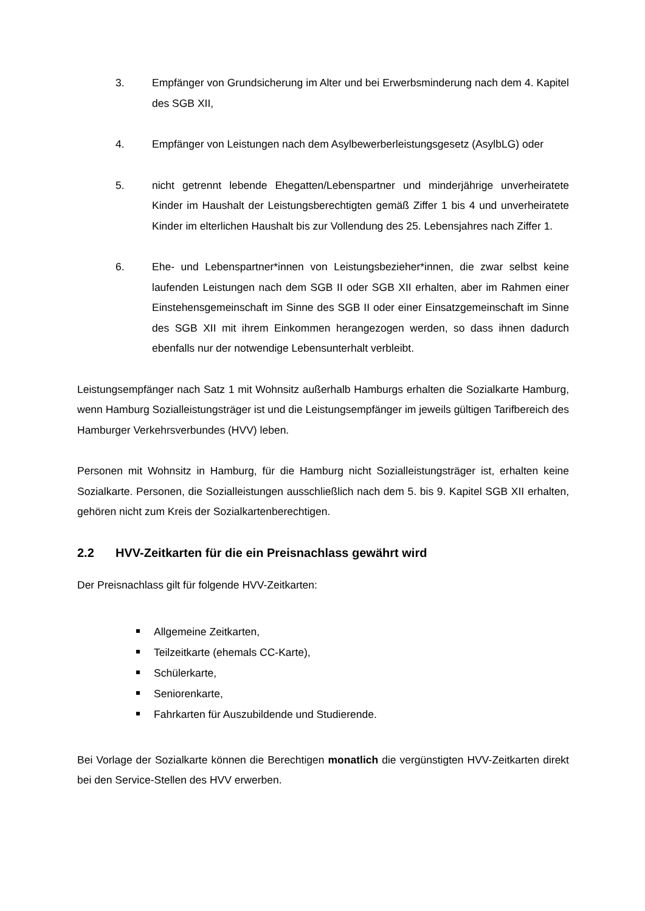3. Empfänger von Grundsicherung im Alter und bei Erwerbsminderung nach dem 4. Kapitel des SGB XII,
4. Empfänger von Leistungen nach dem Asylbewerberleistungsgesetz (AsylbLG) oder
5. nicht getrennt lebende Ehegatten/Lebenspartner und minderjährige unverheiratete Kinder im Haushalt der Leistungsberechtigten gemäß Ziffer 1 bis 4 und unverheiratete Kinder im elterlichen Haushalt bis zur Vollendung des 25. Lebensjahres nach Ziffer 1.
6. Ehe- und Lebenspartner*innen von Leistungsbezieher*innen, die zwar selbst keine laufenden Leistungen nach dem SGB II oder SGB XII erhalten, aber im Rahmen einer Einstehensgemeinschaft im Sinne des SGB II oder einer Einsatzgemeinschaft im Sinne des SGB XII mit ihrem Einkommen herangezogen werden, so dass ihnen dadurch ebenfalls nur der notwendige Lebensunterhalt verbleibt.
Leistungsempfänger nach Satz 1 mit Wohnsitz außerhalb Hamburgs erhalten die Sozialkarte Hamburg, wenn Hamburg Sozialleistungsträger ist und die Leistungsempfänger im jeweils gültigen Tarifbereich des Hamburger Verkehrsverbundes (HVV) leben.
Personen mit Wohnsitz in Hamburg, für die Hamburg nicht Sozialleistungsträger ist, erhalten keine Sozialkarte. Personen, die Sozialleistungen ausschließlich nach dem 5. bis 9. Kapitel SGB XII erhalten, gehören nicht zum Kreis der Sozialkartenberechtigen.
2.2 HVV-Zeitkarten für die ein Preisnachlass gewährt wird
Der Preisnachlass gilt für folgende HVV-Zeitkarten:
Allgemeine Zeitkarten,
Teilzeitkarte (ehemals CC-Karte),
Schülerkarte,
Seniorenkarte,
Fahrkarten für Auszubildende und Studierende.
Bei Vorlage der Sozialkarte können die Berechtigen monatlich die vergünstigten HVV-Zeitkarten direkt bei den Service-Stellen des HVV erwerben.